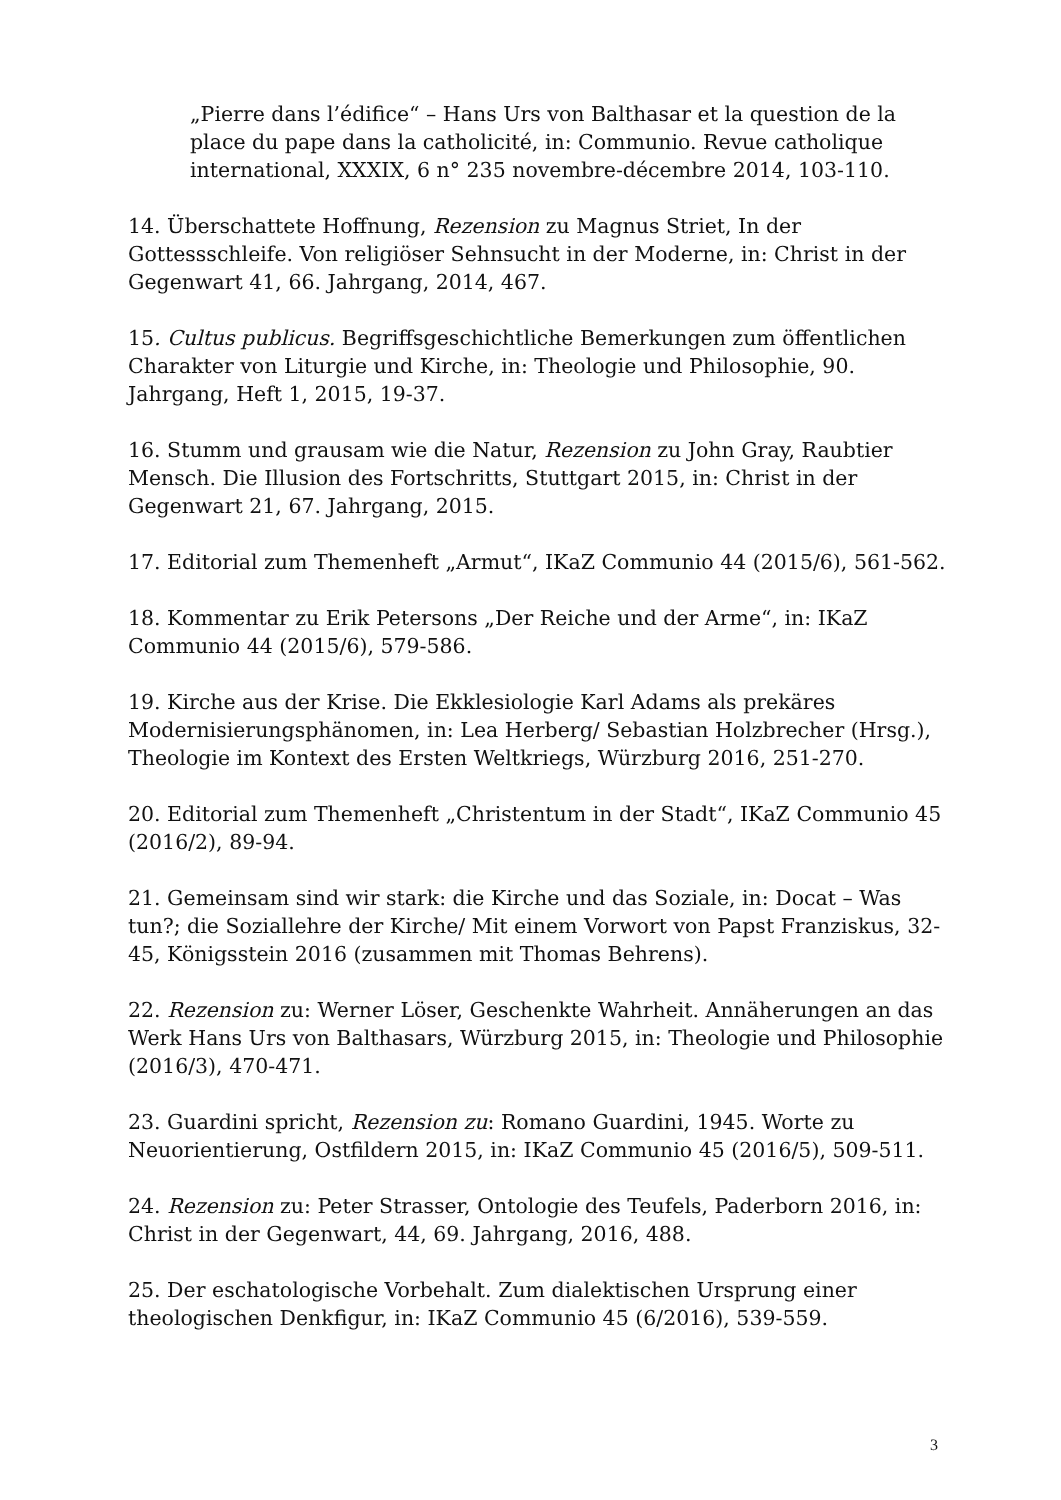„Pierre dans l’édifice“ – Hans Urs von Balthasar et la question de la place du pape dans la catholicité, in: Communio. Revue catholique international, XXXIX, 6 n° 235 novembre-décembre 2014, 103-110.
14. Überschattete Hoffnung, Rezension zu Magnus Striet, In der Gottessschleife. Von religiöser Sehnsucht in der Moderne, in: Christ in der Gegenwart 41, 66. Jahrgang, 2014, 467.
15. Cultus publicus. Begriffsgeschichtliche Bemerkungen zum öffentlichen Charakter von Liturgie und Kirche, in: Theologie und Philosophie, 90. Jahrgang, Heft 1, 2015, 19-37.
16. Stumm und grausam wie die Natur, Rezension zu John Gray, Raubtier Mensch. Die Illusion des Fortschritts, Stuttgart 2015, in: Christ in der Gegenwart 21, 67. Jahrgang, 2015.
17. Editorial zum Themenheft „Armut“, IKaZ Communio 44 (2015/6), 561-562.
18. Kommentar zu Erik Petersons „Der Reiche und der Arme“, in: IKaZ Communio 44 (2015/6), 579-586.
19. Kirche aus der Krise. Die Ekklesiologie Karl Adams als prekäres Modernisierungsphänomen, in: Lea Herberg/ Sebastian Holzbrecher (Hrsg.), Theologie im Kontext des Ersten Weltkriegs, Würzburg 2016, 251-270.
20. Editorial zum Themenheft „Christentum in der Stadt“, IKaZ Communio 45 (2016/2), 89-94.
21. Gemeinsam sind wir stark: die Kirche und das Soziale, in: Docat – Was tun?; die Soziallehre der Kirche/ Mit einem Vorwort von Papst Franziskus, 32-45, Königsstein 2016 (zusammen mit Thomas Behrens).
22. Rezension zu: Werner Löser, Geschenkte Wahrheit. Annäherungen an das Werk Hans Urs von Balthasars, Würzburg 2015, in: Theologie und Philosophie (2016/3), 470-471.
23. Guardini spricht, Rezension zu: Romano Guardini, 1945. Worte zu Neuorientierung, Ostfildern 2015, in: IKaZ Communio 45 (2016/5), 509-511.
24. Rezension zu: Peter Strasser, Ontologie des Teufels, Paderborn 2016, in: Christ in der Gegenwart, 44, 69. Jahrgang, 2016, 488.
25. Der eschatologische Vorbehalt. Zum dialektischen Ursprung einer theologischen Denkfigur, in: IKaZ Communio 45 (6/2016), 539-559.
3